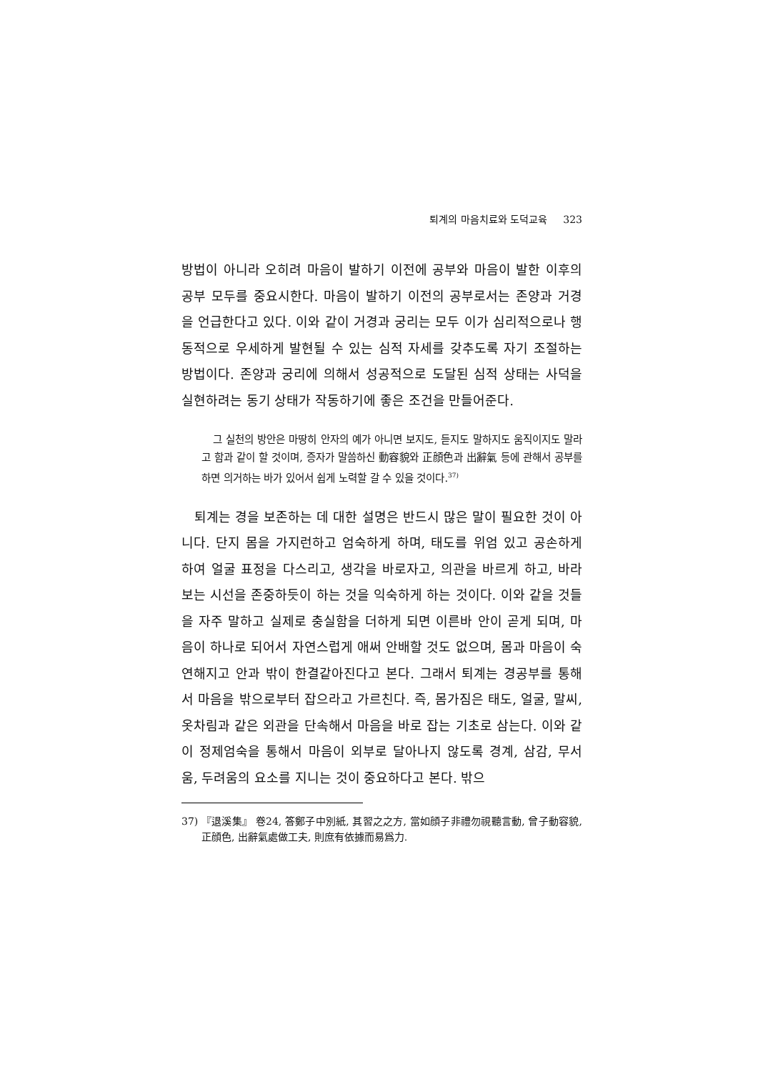퇴계의 마음치료와 도덕교육 323
방법이 아니라 오히려 마음이 발하기 이전에 공부와 마음이 발한 이후의 공부 모두를 중요시한다. 마음이 발하기 이전의 공부로서는 존양과 거경을 언급한다고 있다. 이와 같이 거경과 궁리는 모두 이가 심리적으로나 행동적으로 우세하게 발현될 수 있는 심적 자세를 갖추도록 자기 조절하는 방법이다. 존양과 궁리에 의해서 성공적으로 도달된 심적 상태는 사덕을 실현하려는 동기 상태가 작동하기에 좋은 조건을 만들어준다.
그 실천의 방안은 마땅히 안자의 예가 아니면 보지도, 듣지도 말하지도 움직이지도 말라고 함과 같이 할 것이며, 증자가 말씀하신 動容貌와 正顔色과 出辭氣 등에 관해서 공부를 하면 의거하는 바가 있어서 쉽게 노력할 갈 수 있을 것이다.<sup>37)</sup>
퇴계는 경을 보존하는 데 대한 설명은 반드시 많은 말이 필요한 것이 아니다. 단지 몸을 가지런하고 엄숙하게 하며, 태도를 위엄 있고 공손하게 하여 얼굴 표정을 다스리고, 생각을 바로자고, 의관을 바르게 하고, 바라보는 시선을 존중하듯이 하는 것을 익숙하게 하는 것이다. 이와 같을 것들을 자주 말하고 실제로 충실함을 더하게 되면 이른바 안이 곧게 되며, 마음이 하나로 되어서 자연스럽게 애써 안배할 것도 없으며, 몸과 마음이 숙연해지고 안과 밖이 한결같아진다고 본다. 그래서 퇴계는 경공부를 통해서 마음을 밖으로부터 잡으라고 가르친다. 즉, 몸가짐은 태도, 얼굴, 말씨, 옷차림과 같은 외관을 단속해서 마음을 바로 잡는 기초로 삼는다. 이와 같이 정제엄숙을 통해서 마음이 외부로 달아나지 않도록 경계, 삼감, 무서움, 두려움의 요소를 지니는 것이 중요하다고 본다. 밖으
37) 『退溪集』 卷24, 答鄭子中別紙, 其習之之方, 當如顔子非禮勿視聽言動, 曾子動容貌, 正顔色, 出辭氣處做工夫, 則庶有依據而易爲力.